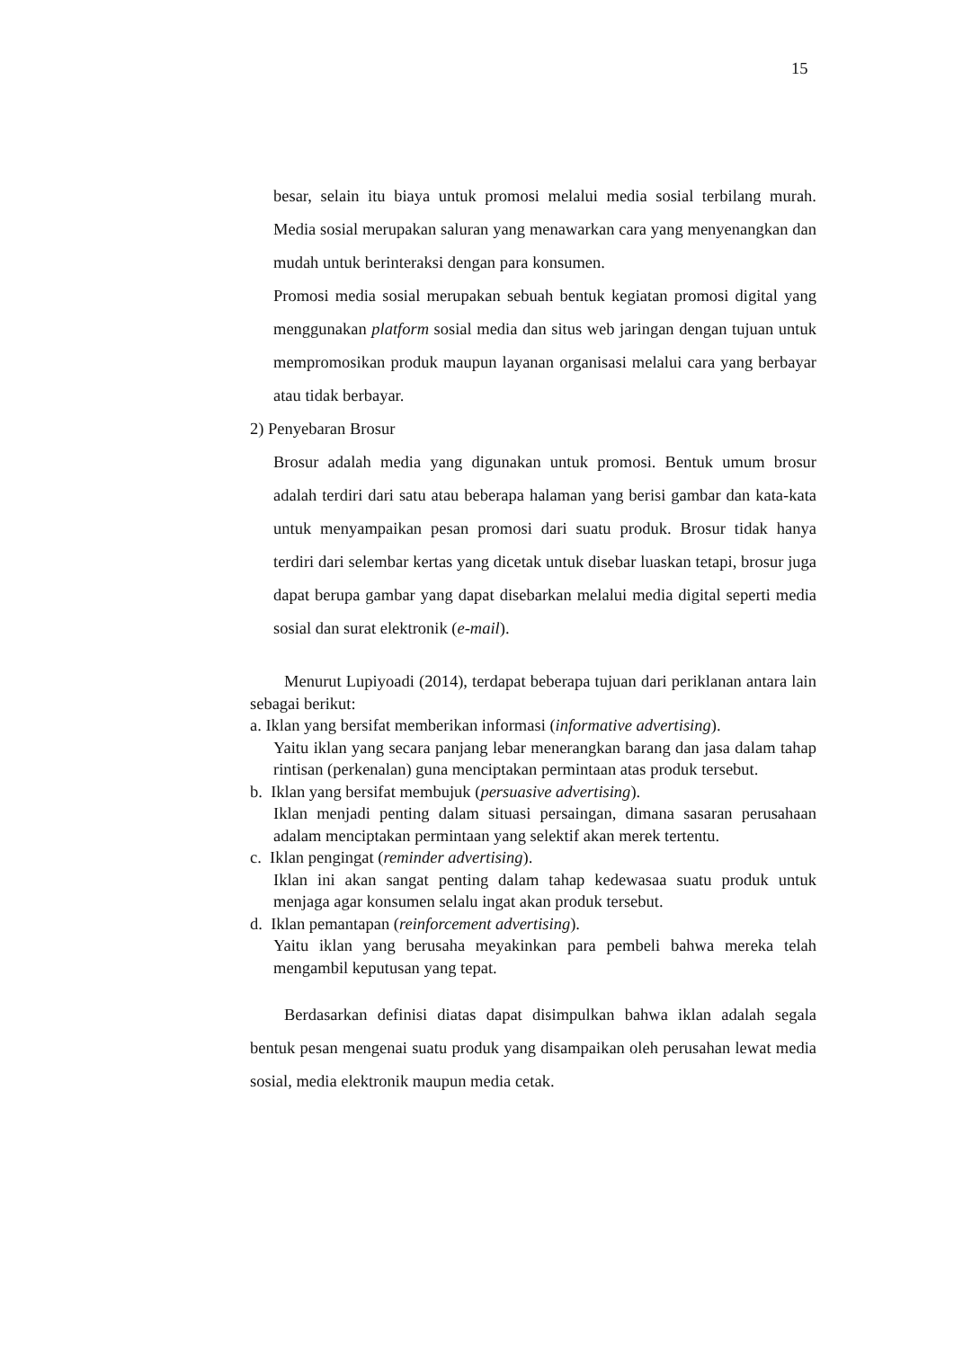15
besar, selain itu biaya untuk promosi melalui media sosial terbilang murah. Media sosial merupakan saluran yang menawarkan cara yang menyenangkan dan mudah untuk berinteraksi dengan para konsumen.
Promosi media sosial merupakan sebuah bentuk kegiatan promosi digital yang menggunakan platform sosial media dan situs web jaringan dengan tujuan untuk mempromosikan produk maupun layanan organisasi melalui cara yang berbayar atau tidak berbayar.
2) Penyebaran Brosur
Brosur adalah media yang digunakan untuk promosi. Bentuk umum brosur adalah terdiri dari satu atau beberapa halaman yang berisi gambar dan kata-kata untuk menyampaikan pesan promosi dari suatu produk. Brosur tidak hanya terdiri dari selembar kertas yang dicetak untuk disebar luaskan tetapi, brosur juga dapat berupa gambar yang dapat disebarkan melalui media digital seperti media sosial dan surat elektronik (e-mail).
Menurut Lupiyoadi (2014), terdapat beberapa tujuan dari periklanan antara lain sebagai berikut:
a. Iklan yang bersifat memberikan informasi (informative advertising).
Yaitu iklan yang secara panjang lebar menerangkan barang dan jasa dalam tahap rintisan (perkenalan) guna menciptakan permintaan atas produk tersebut.
b. Iklan yang bersifat membujuk (persuasive advertising).
Iklan menjadi penting dalam situasi persaingan, dimana sasaran perusahaan adalam menciptakan permintaan yang selektif akan merek tertentu.
c. Iklan pengingat (reminder advertising).
Iklan ini akan sangat penting dalam tahap kedewasaa suatu produk untuk menjaga agar konsumen selalu ingat akan produk tersebut.
d. Iklan pemantapan (reinforcement advertising).
Yaitu iklan yang berusaha meyakinkan para pembeli bahwa mereka telah mengambil keputusan yang tepat.
Berdasarkan definisi diatas dapat disimpulkan bahwa iklan adalah segala bentuk pesan mengenai suatu produk yang disampaikan oleh perusahan lewat media sosial, media elektronik maupun media cetak.